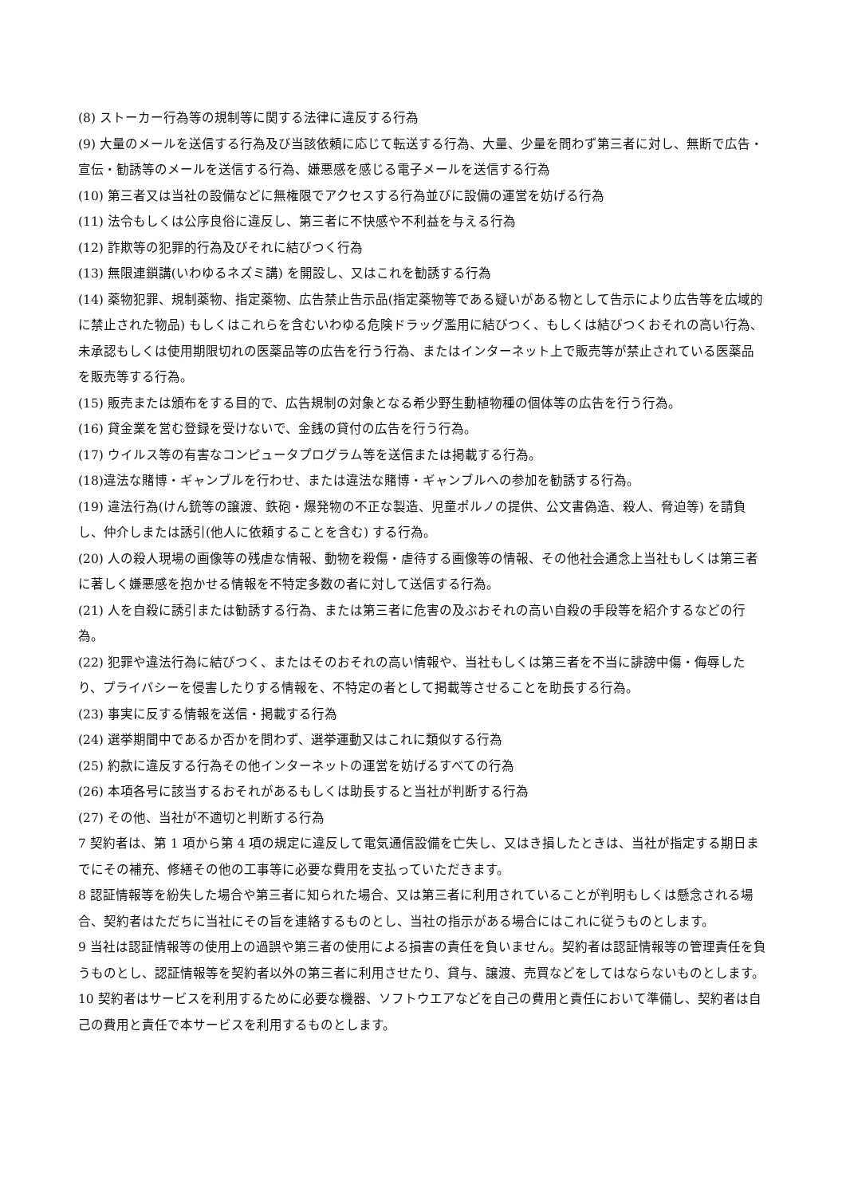(8) ストーカー行為等の規制等に関する法律に違反する行為
(9) 大量のメールを送信する行為及び当該依頼に応じて転送する行為、大量、少量を問わず第三者に対し、無断で広告・宣伝・勧誘等のメールを送信する行為、嫌悪感を感じる電子メールを送信する行為
(10) 第三者又は当社の設備などに無権限でアクセスする行為並びに設備の運営を妨げる行為
(11) 法令もしくは公序良俗に違反し、第三者に不快感や不利益を与える行為
(12) 詐欺等の犯罪的行為及びそれに結びつく行為
(13) 無限連鎖講(いわゆるネズミ講) を開設し、又はこれを勧誘する行為
(14) 薬物犯罪、規制薬物、指定薬物、広告禁止告示品(指定薬物等である疑いがある物として告示により広告等を広域的に禁止された物品) もしくはこれらを含むいわゆる危険ドラッグ濫用に結びつく、もしくは結びつくおそれの高い行為、未承認もしくは使用期限切れの医薬品等の広告を行う行為、またはインターネット上で販売等が禁止されている医薬品を販売等する行為。
(15) 販売または頒布をする目的で、広告規制の対象となる希少野生動植物種の個体等の広告を行う行為。
(16) 貸金業を営む登録を受けないで、金銭の貸付の広告を行う行為。
(17) ウイルス等の有害なコンピュータプログラム等を送信または掲載する行為。
(18)違法な賭博・ギャンブルを行わせ、または違法な賭博・ギャンブルへの参加を勧誘する行為。
(19) 違法行為(けん銃等の譲渡、鉄砲・爆発物の不正な製造、児童ポルノの提供、公文書偽造、殺人、脅迫等) を請負し、仲介しまたは誘引(他人に依頼することを含む) する行為。
(20) 人の殺人現場の画像等の残虐な情報、動物を殺傷・虐待する画像等の情報、その他社会通念上当社もしくは第三者に著しく嫌悪感を抱かせる情報を不特定多数の者に対して送信する行為。
(21) 人を自殺に誘引または勧誘する行為、または第三者に危害の及ぶおそれの高い自殺の手段等を紹介するなどの行為。
(22) 犯罪や違法行為に結びつく、またはそのおそれの高い情報や、当社もしくは第三者を不当に誹謗中傷・侮辱したり、プライバシーを侵害したりする情報を、不特定の者として掲載等させることを助長する行為。
(23) 事実に反する情報を送信・掲載する行為
(24) 選挙期間中であるか否かを問わず、選挙運動又はこれに類似する行為
(25) 約款に違反する行為その他インターネットの運営を妨げるすべての行為
(26) 本項各号に該当するおそれがあるもしくは助長すると当社が判断する行為
(27) その他、当社が不適切と判断する行為
7 契約者は、第 1 項から第 4 項の規定に違反して電気通信設備を亡失し、又はき損したときは、当社が指定する期日までにその補充、修繕その他の工事等に必要な費用を支払っていただきます。
8 認証情報等を紛失した場合や第三者に知られた場合、又は第三者に利用されていることが判明もしくは懸念される場合、契約者はただちに当社にその旨を連絡するものとし、当社の指示がある場合にはこれに従うものとします。
9 当社は認証情報等の使用上の過誤や第三者の使用による損害の責任を負いません。契約者は認証情報等の管理責任を負うものとし、認証情報等を契約者以外の第三者に利用させたり、貸与、譲渡、売買などをしてはならないものとします。
10 契約者はサービスを利用するために必要な機器、ソフトウエアなどを自己の費用と責任において準備し、契約者は自己の費用と責任で本サービスを利用するものとします。